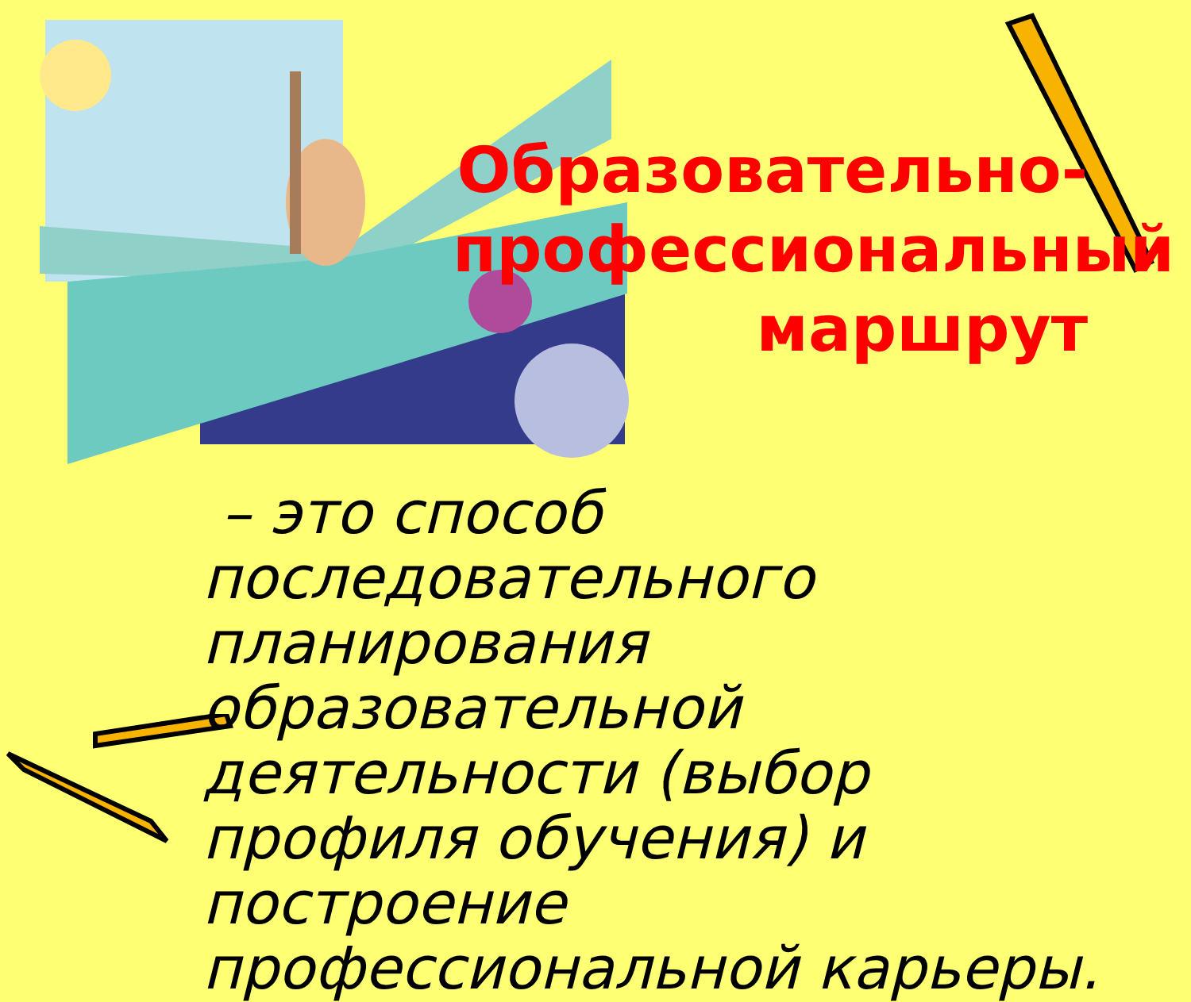Образовательно-профессиональный маршрут
– это способ последовательного планирования образовательной деятельности (выбор профиля обучения) и построение профессиональной карьеры.